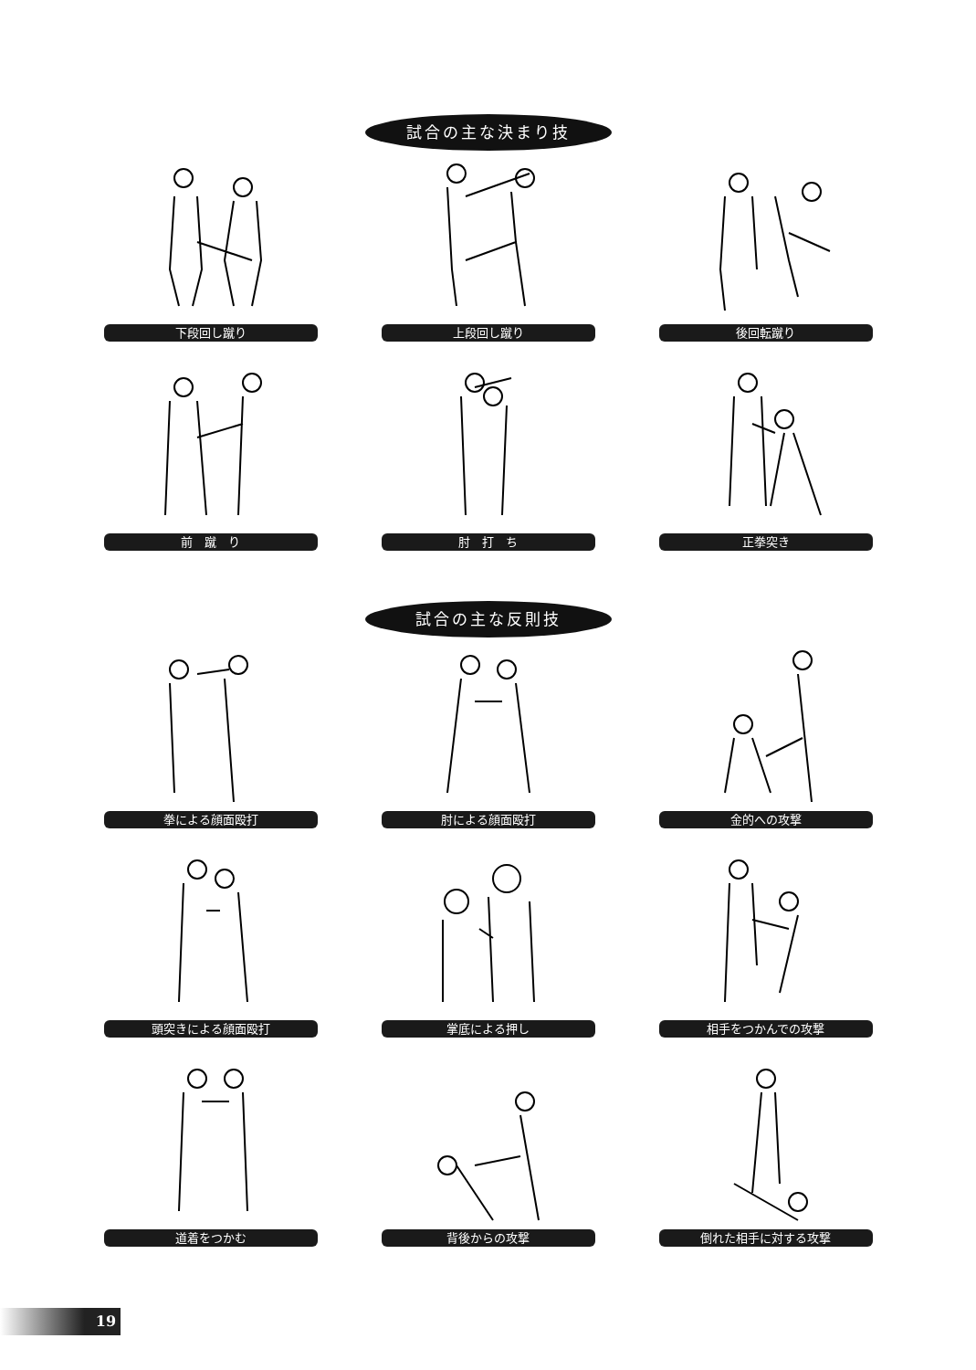試合の主な決まり技
下段回し蹴り
上段回し蹴り
後回転蹴り
前　蹴　り
肘　打　ち
正拳突き
試合の主な反則技
拳による顔面殴打
肘による顔面殴打
金的への攻撃
頭突きによる顔面殴打
掌底による押し
相手をつかんでの攻撃
道着をつかむ
背後からの攻撃
倒れた相手に対する攻撃
19